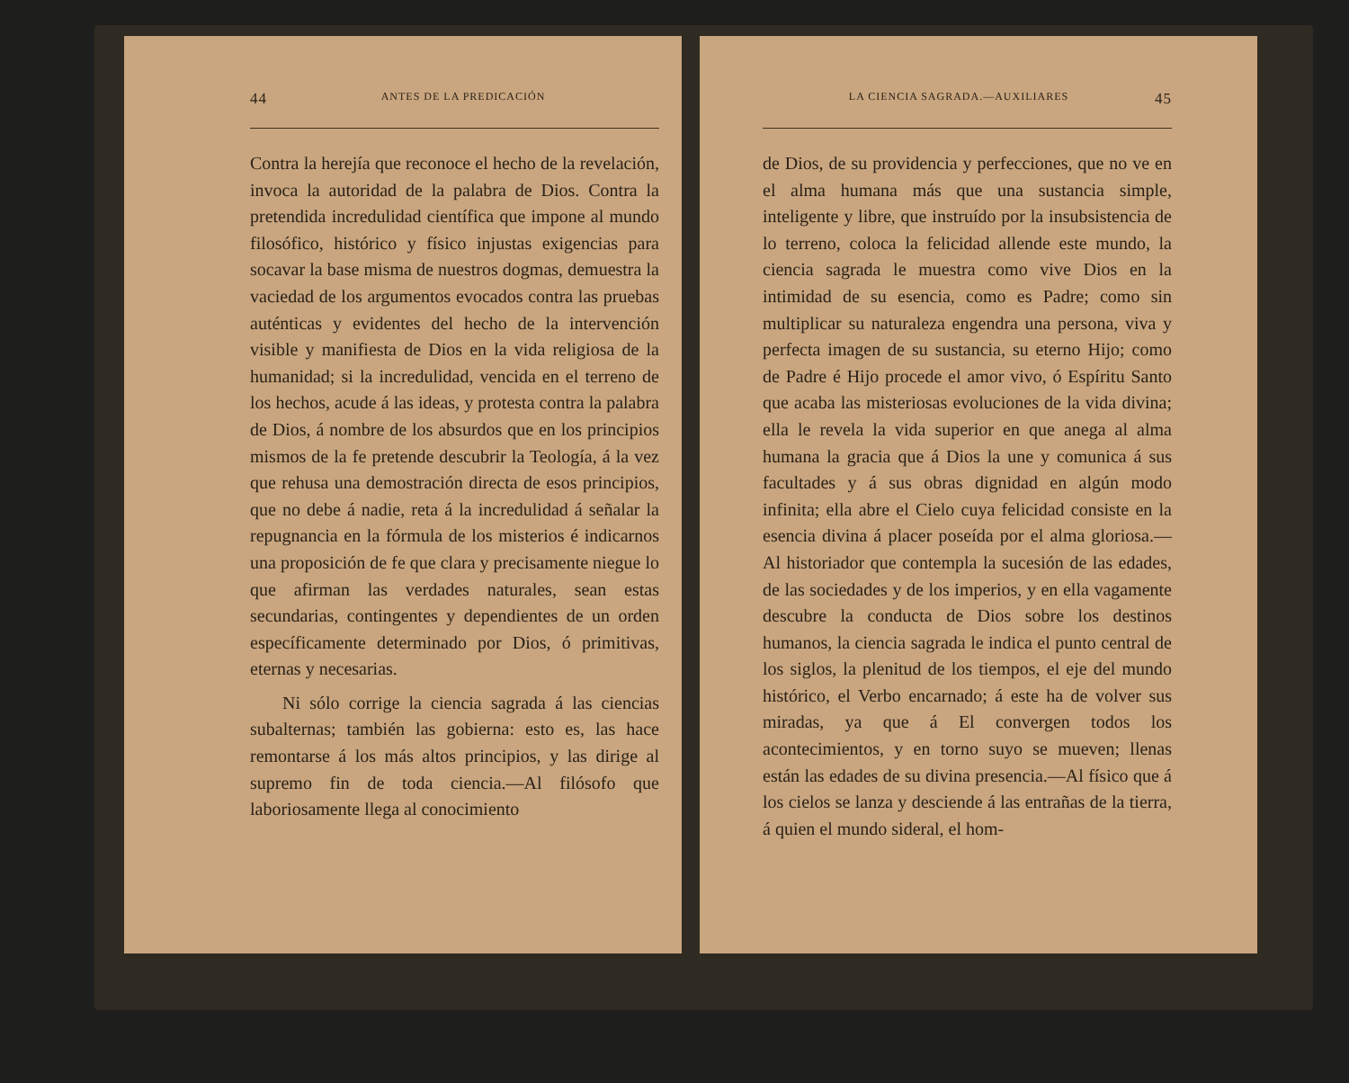44 ANTES DE LA PREDICACIÓN
Contra la herejía que reconoce el hecho de la revelación, invoca la autoridad de la palabra de Dios. Contra la pretendida incredulidad científica que impone al mundo filosófico, histórico y físico injustas exigencias para socavar la base misma de nuestros dogmas, demuestra la vaciedad de los argumentos evocados contra las pruebas auténticas y evidentes del hecho de la intervención visible y manifiesta de Dios en la vida religiosa de la humanidad; si la incredulidad, vencida en el terreno de los hechos, acude á las ideas, y protesta contra la palabra de Dios, á nombre de los absurdos que en los principios mismos de la fe pretende descubrir la Teología, á la vez que rehusa una demostración directa de esos principios, que no debe á nadie, reta á la incredulidad á señalar la repugnancia en la fórmula de los misterios é indicarnos una proposición de fe que clara y precisamente niegue lo que afirman las verdades naturales, sean estas secundarias, contingentes y dependientes de un orden específicamente determinado por Dios, ó primitivas, eternas y necesarias.
Ni sólo corrige la ciencia sagrada á las ciencias subalternas; también las gobierna: esto es, las hace remontarse á los más altos principios, y las dirige al supremo fin de toda ciencia.—Al filósofo que laboriosamente llega al conocimiento
LA CIENCIA SAGRADA.—AUXILIARES 45
de Dios, de su providencia y perfecciones, que no ve en el alma humana más que una sustancia simple, inteligente y libre, que instruído por la insubsistencia de lo terreno, coloca la felicidad allende este mundo, la ciencia sagrada le muestra como vive Dios en la intimidad de su esencia, como es Padre; como sin multiplicar su naturaleza engendra una persona, viva y perfecta imagen de su sustancia, su eterno Hijo; como de Padre é Hijo procede el amor vivo, ó Espíritu Santo que acaba las misteriosas evoluciones de la vida divina; ella le revela la vida superior en que anega al alma humana la gracia que á Dios la une y comunica á sus facultades y á sus obras dignidad en algún modo infinita; ella abre el Cielo cuya felicidad consiste en la esencia divina á placer poseída por el alma gloriosa.—Al historiador que contempla la sucesión de las edades, de las sociedades y de los imperios, y en ella vagamente descubre la conducta de Dios sobre los destinos humanos, la ciencia sagrada le indica el punto central de los siglos, la plenitud de los tiempos, el eje del mundo histórico, el Verbo encarnado; á este ha de volver sus miradas, ya que á El convergen todos los acontecimientos, y en torno suyo se mueven; llenas están las edades de su divina presencia.—Al físico que á los cielos se lanza y desciende á las entrañas de la tierra, á quien el mundo sideral, el hom-